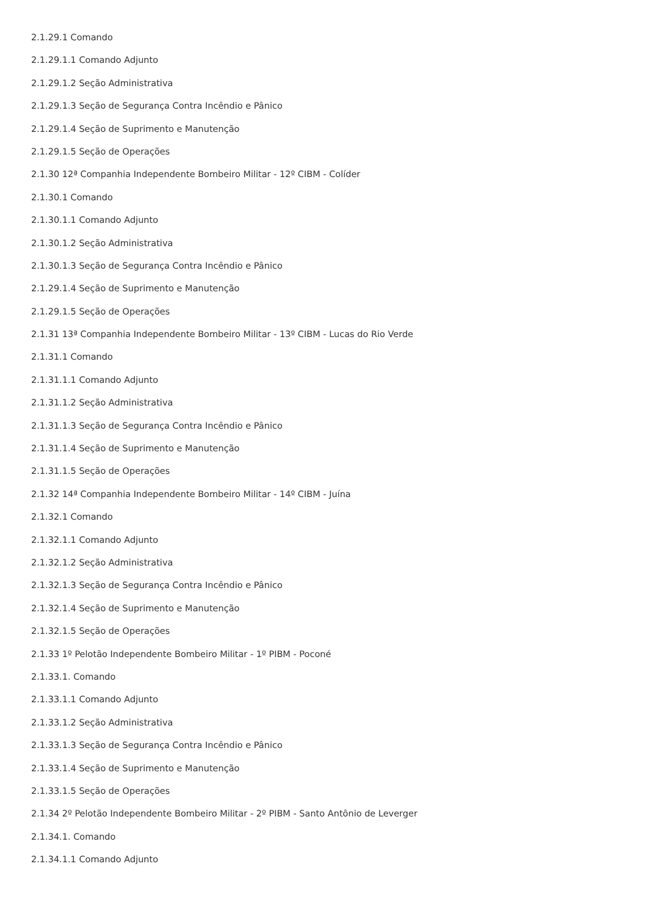2.1.29.1 Comando
2.1.29.1.1 Comando Adjunto
2.1.29.1.2 Seção Administrativa
2.1.29.1.3 Seção de Segurança Contra Incêndio e Pânico
2.1.29.1.4 Seção de Suprimento e Manutenção
2.1.29.1.5 Seção de Operações
2.1.30 12ª Companhia Independente Bombeiro Militar - 12º CIBM - Colíder
2.1.30.1 Comando
2.1.30.1.1 Comando Adjunto
2.1.30.1.2 Seção Administrativa
2.1.30.1.3 Seção de Segurança Contra Incêndio e Pânico
2.1.29.1.4 Seção de Suprimento e Manutenção
2.1.29.1.5 Seção de Operações
2.1.31 13ª Companhia Independente Bombeiro Militar - 13º CIBM - Lucas do Rio Verde
2.1.31.1 Comando
2.1.31.1.1 Comando Adjunto
2.1.31.1.2 Seção Administrativa
2.1.31.1.3 Seção de Segurança Contra Incêndio e Pânico
2.1.31.1.4 Seção de Suprimento e Manutenção
2.1.31.1.5 Seção de Operações
2.1.32 14ª Companhia Independente Bombeiro Militar - 14º CIBM - Juína
2.1.32.1 Comando
2.1.32.1.1 Comando Adjunto
2.1.32.1.2 Seção Administrativa
2.1.32.1.3 Seção de Segurança Contra Incêndio e Pânico
2.1.32.1.4 Seção de Suprimento e Manutenção
2.1.32.1.5 Seção de Operações
2.1.33 1º Pelotão Independente Bombeiro Militar - 1º PIBM - Poconé
2.1.33.1. Comando
2.1.33.1.1 Comando Adjunto
2.1.33.1.2 Seção Administrativa
2.1.33.1.3 Seção de Segurança Contra Incêndio e Pânico
2.1.33.1.4 Seção de Suprimento e Manutenção
2.1.33.1.5 Seção de Operações
2.1.34 2º Pelotão Independente Bombeiro Militar - 2º PIBM - Santo Antônio de Leverger
2.1.34.1. Comando
2.1.34.1.1 Comando Adjunto